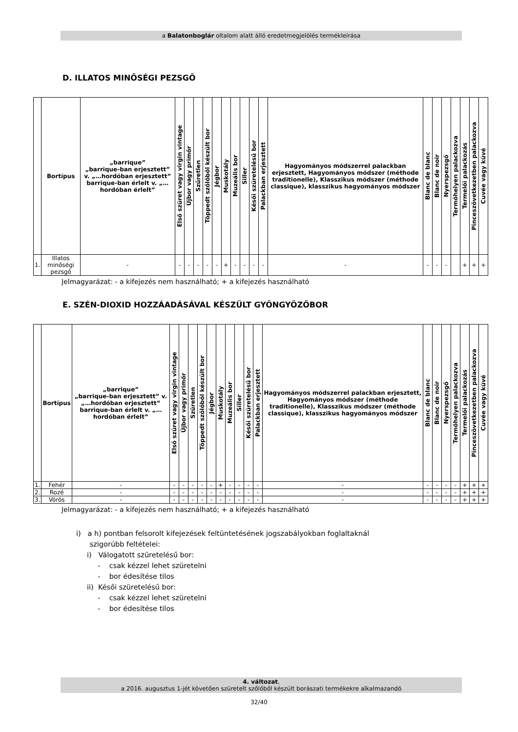a Balatonboglár oltalom alatt álló eredetmegjelölés termékleírása
D. ILLATOS MINŐSÉGI PEZSGŐ
| | Bortípus | „barrique” „barrique-ban erjesztett” v. „…hordóban erjesztett” barrique-ban érlelt v. „…hordóban érlelt” | Első szüret vagy virgin vintage | Újbor vagy primőr | Szűretlen | Töppedt szőlőből készült bor | Jégbor | Muskotály | Muzeális bor | Siller | Késői szüretelésű bor | Palackban erjesztett | Hagyományos módszerrel palackban erjesztett, Hagyományos módszer (méthode traditionelle), Klasszikus módszer (méthode classique), klasszikus hagyományos módszer | Blanc de blanc | Blanc de noir | Nyerspezsgő | Termőhelyen palackozva | Termelői palackozás | Pinceszövetkezetben palackozva | Cuvée vagy küvé |
| --- | --- | --- | --- | --- | --- | --- | --- | --- | --- | --- | --- | --- | --- | --- | --- | --- | --- | --- | --- | --- |
| 1. | Illatos minőségi pezsgő | - | - | - | - | - | - | + | - | - | - | - | - | - | - | - | | + | + | + |
Jelmagyarázat: - a kifejezés nem használható; + a kifejezés használható
E. SZÉN-DIOXID HOZZÁADÁSÁVAL KÉSZÜLT GYÖNGYÖZŐBOR
| | Bortípus | „barrique” „barrique-ban erjesztett” v. „…hordóban erjesztett” barrique-ban érlelt v. „…hordóban érlelt” | Első szüret vagy virgin vintage | Újbor vagy primőr | Szűretlen | Töppedt szőlőből készült bor | Jégbor | Muskotály | Muzeális bor | Siller | Késői szüretelésű bor | Palackban erjesztett | Hagyományos módszerrel palackban erjesztett, Hagyományos módszer (méthode traditionelle), Klasszikus módszer (méthode classique), klasszikus hagyományos módszer | Blanc de blanc | Blanc de noir | Nyerspezsgő | Termőhelyen palackozva | Termelői palackozás | Pinceszövetkezetben palackozva | Cuvée vagy küvé |
| --- | --- | --- | --- | --- | --- | --- | --- | --- | --- | --- | --- | --- | --- | --- | --- | --- | --- | --- | --- | --- |
| 1. | Fehér | - | - | - | - | - | - | + | - | - | - | - | - | - | - | - | - | + | + | + |
| 2. | Rozé | - | - | - | - | - | - | - | - | - | - | - | - | - | - | - | - | + | + | + |
| 3. | Vörös | - | - | - | - | - | - | - | - | - | - | - | - | - | - | - | - | + | + | + |
Jelmagyarázat: - a kifejezés nem használható; + a kifejezés használható
i) a h) pontban felsorolt kifejezések feltüntetésének jogszabályokban foglaltaknál
szigorúbb feltételei:
i) Válogatott szüretelésű bor:
- csak kézzel lehet szüretelni
- bor édesítése tilos
ii) Késői szüretelésű bor:
- csak kézzel lehet szüretelni
- bor édesítése tilos
4. változat,
a 2016. augusztus 1-jét követően szüretelt szőlőből készült borászati termékekre alkalmazandó
32/40